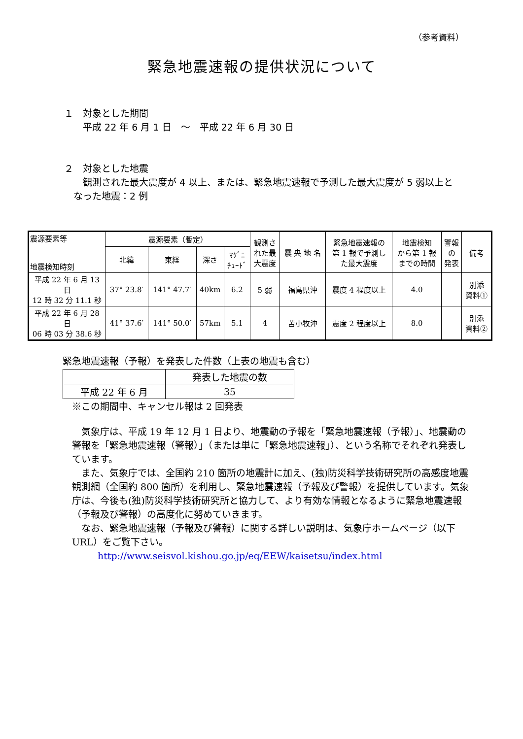（参考資料）
緊急地震速報の提供状況について
１　対象とした期間
　　平成 22 年 6 月 1 日　～　平成 22 年 6 月 30 日
２　対象とした地震
　　観測された最大震度が 4 以上、または、緊急地震速報で予測した最大震度が 5 弱以上と
　なった地震：2 例
| 震源要素等 地震検知時刻 | 震源要素（暫定） | | | | 観測さ れた最 大震度 | 震 央 地 名 | 緊急地震速報の 第 1 報で予測し た最大震度 | 地震検知 から第 1 報 までの時間 | 警報 の 発表 | 備考 |
| --- | --- | --- | --- | --- | --- | --- | --- | --- | --- | --- |
| | 北緯 | 東経 | 深さ | ﾏｸﾞﾆ ﾁｭｰﾄﾞ | | | | | | |
| 平成 22 年 6 月 13 日 12 時 32 分 11.1 秒 | 37° 23.8′ | 141° 47.7′ | 40km | 6.2 | 5 弱 | 福島県沖 | 震度 4 程度以上 | 4.0 | | 別添 資料① |
| 平成 22 年 6 月 28 日 06 時 03 分 38.6 秒 | 41° 37.6′ | 141° 50.0′ | 57km | 5.1 | 4 | 苫小牧沖 | 震度 2 程度以上 | 8.0 | | 別添 資料② |
緊急地震速報（予報）を発表した件数（上表の地震も含む）
| | 発表した地震の数 |
| 平成 22 年 6 月 | 35 |
　※この期間中、キャンセル報は 2 回発表
気象庁は、平成 19 年 12 月 1 日より、地震動の予報を「緊急地震速報（予報）」、地震動の警報を「緊急地震速報（警報）」（または単に「緊急地震速報」）、という名称でそれぞれ発表しています。
また、気象庁では、全国約 210 箇所の地震計に加え、(独)防災科学技術研究所の高感度地震観測網（全国約 800 箇所）を利用し、緊急地震速報（予報及び警報）を提供しています。気象庁は、今後も(独)防災科学技術研究所と協力して、より有効な情報となるように緊急地震速報（予報及び警報）の高度化に努めていきます。
なお、緊急地震速報（予報及び警報）に関する詳しい説明は、気象庁ホームページ（以下 URL）をご覧下さい。
http://www.seisvol.kishou.go.jp/eq/EEW/kaisetsu/index.html